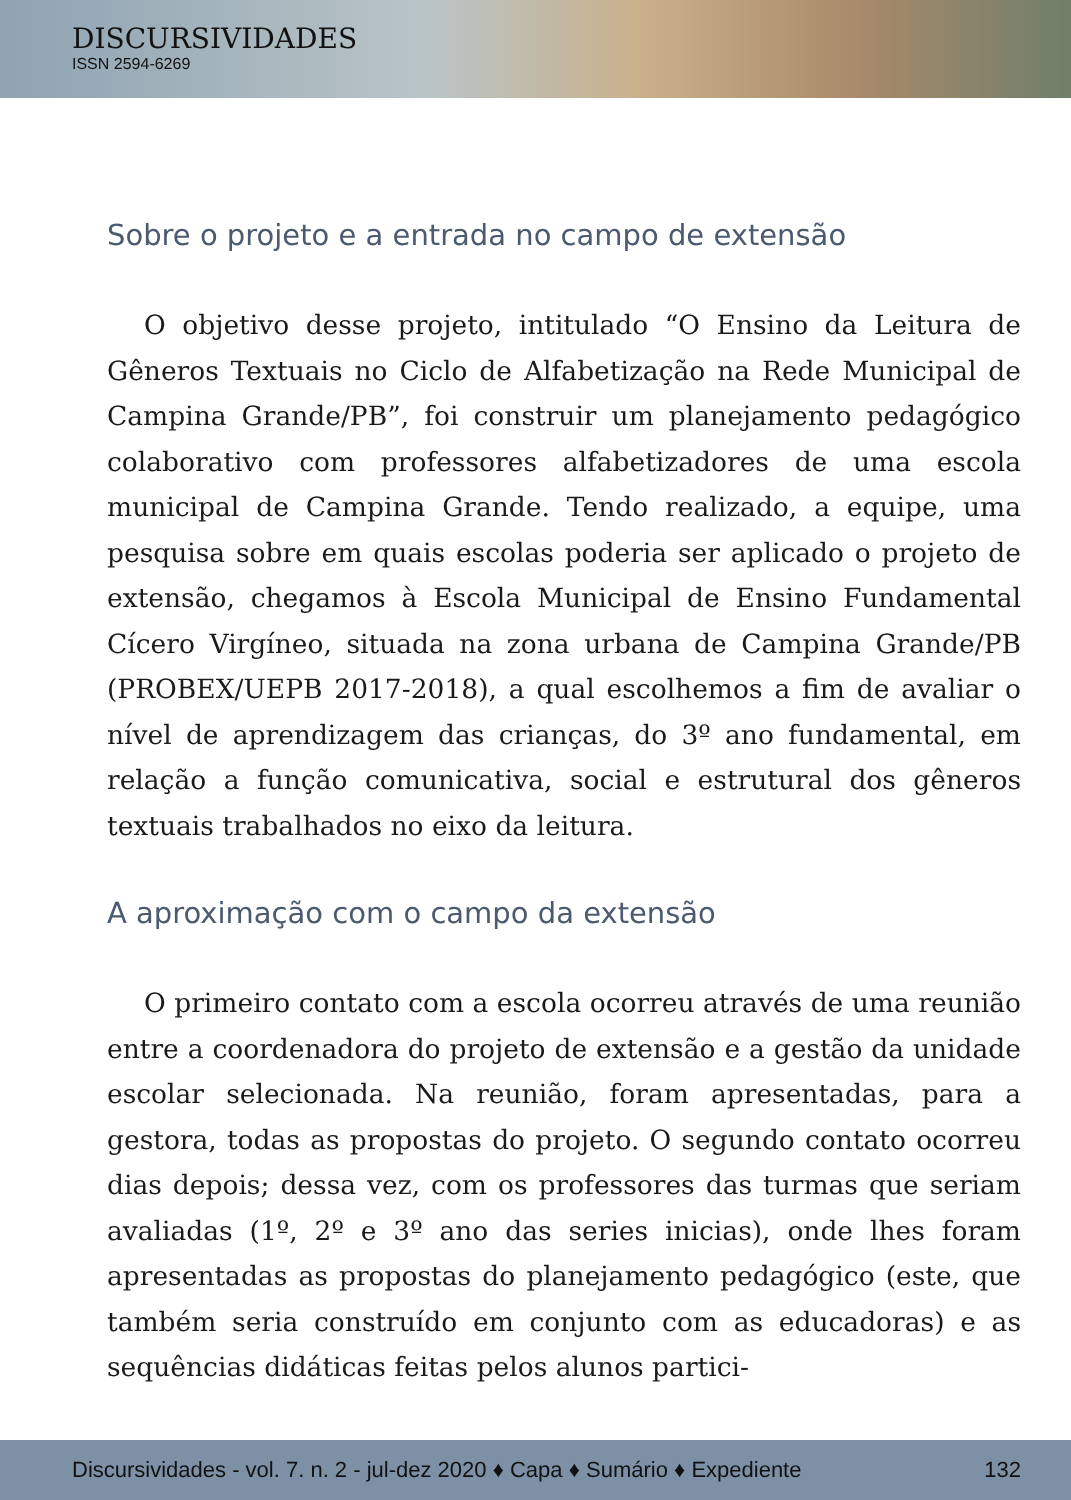DISCURSIVIDADES
ISSN 2594-6269
Sobre o projeto e a entrada no campo de extensão
O objetivo desse projeto, intitulado “O Ensino da Leitura de Gêneros Textuais no Ciclo de Alfabetização na Rede Municipal de Campina Grande/PB”, foi construir um planejamento pedagógico colaborativo com professores alfabetizadores de uma escola municipal de Campina Grande. Tendo realizado, a equipe, uma pesquisa sobre em quais escolas poderia ser aplicado o projeto de extensão, chegamos à Escola Municipal de Ensino Fundamental Cícero Virgíneo, situada na zona urbana de Campina Grande/PB (PROBEX/UEPB 2017-2018), a qual escolhemos a fim de avaliar o nível de aprendizagem das crianças, do 3º ano fundamental, em relação a função comunicativa, social e estrutural dos gêneros textuais trabalhados no eixo da leitura.
A aproximação com o campo da extensão
O primeiro contato com a escola ocorreu através de uma reunião entre a coordenadora do projeto de extensão e a gestão da unidade escolar selecionada. Na reunião, foram apresentadas, para a gestora, todas as propostas do projeto. O segundo contato ocorreu dias depois; dessa vez, com os professores das turmas que seriam avaliadas (1º, 2º e 3º ano das series inicias), onde lhes foram apresentadas as propostas do planejamento pedagógico (este, que também seria construído em conjunto com as educadoras) e as sequências didáticas feitas pelos alunos partici-
Discursividades - vol. 7. n. 2 - jul-dez 2020 ♦ Capa ♦ Sumário ♦ Expediente 132